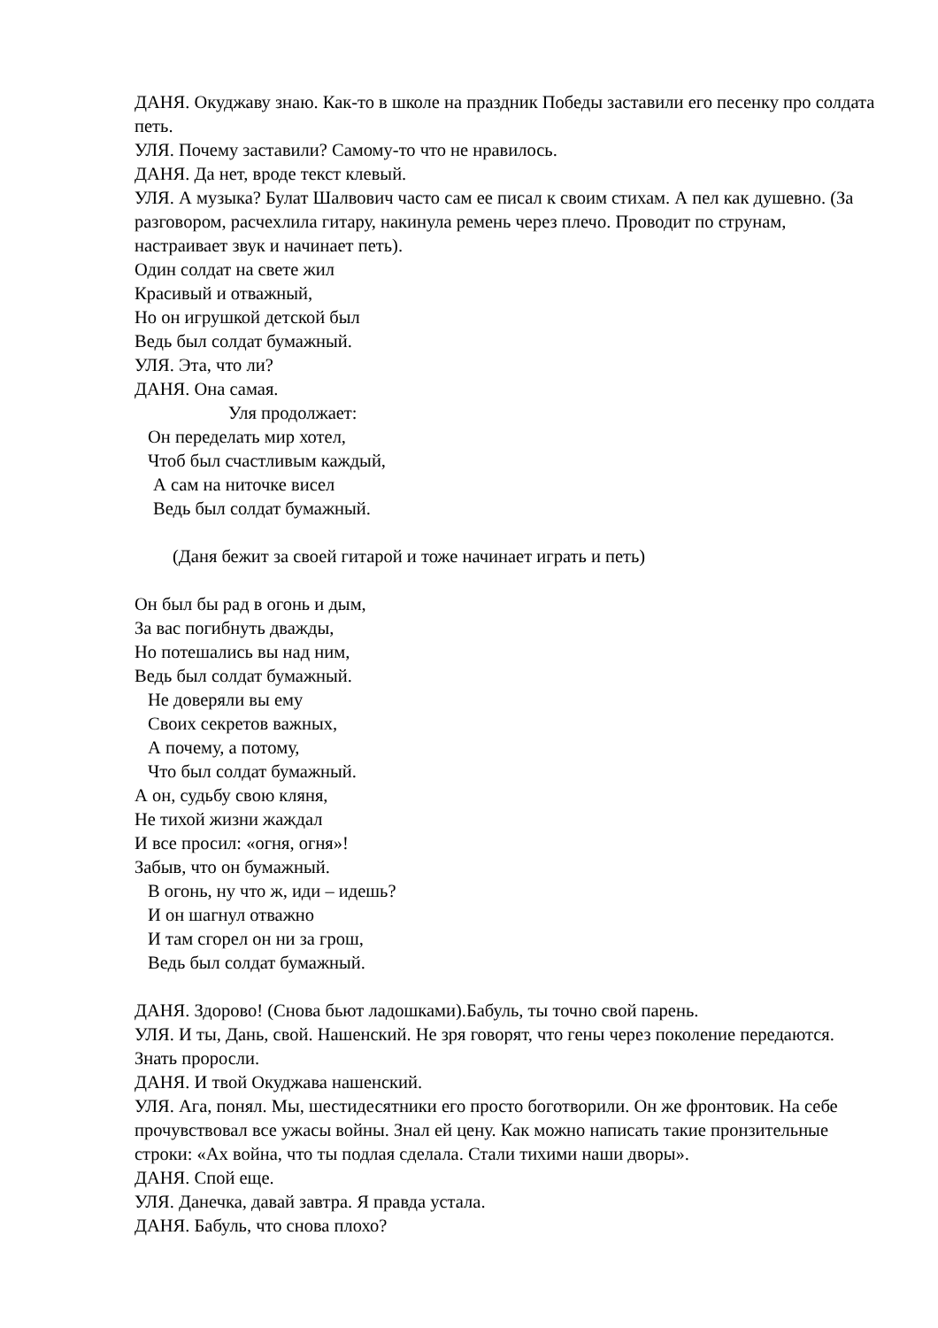ДАНЯ. Окуджаву знаю. Как-то в школе на праздник Победы заставили его песенку про солдата петь.
УЛЯ. Почему заставили? Самому-то что не нравилось.
ДАНЯ. Да нет, вроде текст клевый.
УЛЯ. А музыка? Булат Шалвович часто сам ее писал к своим стихам. А пел как душевно. (За разговором, расчехлила гитару, накинула ремень через плечо. Проводит по струнам, настраивает звук и начинает петь).
Один солдат на свете жил
Красивый и отважный,
Но он игрушкой детской был
Ведь был солдат бумажный.
УЛЯ. Эта, что ли?
ДАНЯ. Она самая.
Уля продолжает:
Он переделать мир хотел,
Чтоб был счастливым каждый,
А сам на ниточке висел
Ведь был солдат бумажный.
(Даня бежит за своей гитарой и тоже начинает играть и петь)
Он был бы рад в огонь и дым,
За вас погибнуть дважды,
Но потешались вы над ним,
Ведь был солдат бумажный.
Не доверяли вы ему
Своих секретов важных,
А почему, а потому,
Что был солдат бумажный.
А он, судьбу свою кляня,
Не тихой жизни жаждал
И все просил: «огня, огня»!
Забыв, что он бумажный.
В огонь, ну что ж, иди – идешь?
И он шагнул отважно
И там сгорел он ни за грош,
Ведь был солдат бумажный.
ДАНЯ. Здорово! (Снова бьют ладошками).Бабуль, ты точно свой парень.
УЛЯ. И ты, Дань, свой. Нашенский. Не зря говорят, что гены через поколение передаются. Знать проросли.
ДАНЯ. И твой Окуджава нашенский.
УЛЯ. Ага, понял. Мы, шестидесятники его просто боготворили. Он же фронтовик. На себе прочувствовал все ужасы войны. Знал ей цену. Как можно написать такие пронзительные строки: «Ах война, что ты подлая сделала. Стали тихими наши дворы».
ДАНЯ. Спой еще.
УЛЯ. Данечка, давай завтра. Я правда устала.
ДАНЯ. Бабуль, что снова плохо?